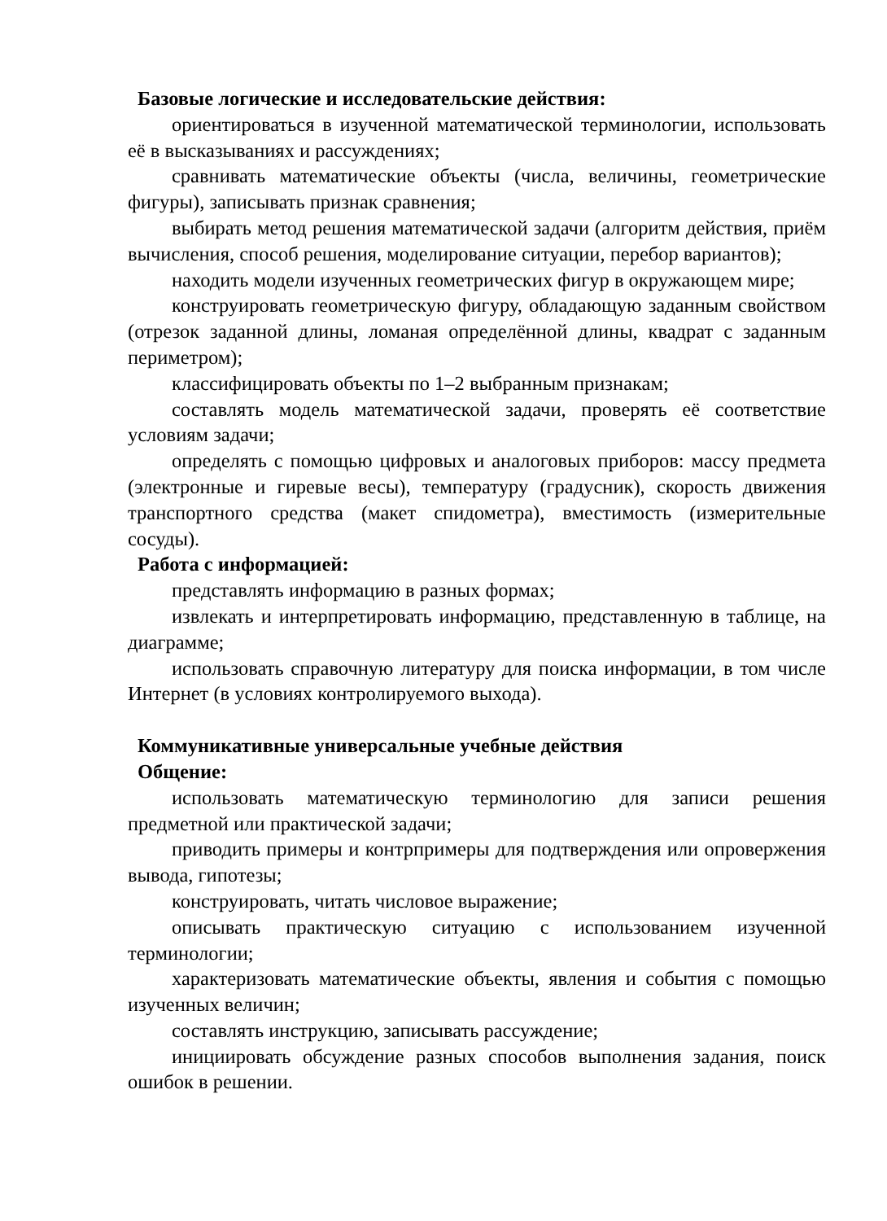Базовые логические и исследовательские действия:
ориентироваться в изученной математической терминологии, использовать её в высказываниях и рассуждениях;
сравнивать математические объекты (числа, величины, геометрические фигуры), записывать признак сравнения;
выбирать метод решения математической задачи (алгоритм действия, приём вычисления, способ решения, моделирование ситуации, перебор вариантов);
находить модели изученных геометрических фигур в окружающем мире;
конструировать геометрическую фигуру, обладающую заданным свойством (отрезок заданной длины, ломаная определённой длины, квадрат с заданным периметром);
классифицировать объекты по 1–2 выбранным признакам;
составлять модель математической задачи, проверять её соответствие условиям задачи;
определять с помощью цифровых и аналоговых приборов: массу предмета (электронные и гиревые весы), температуру (градусник), скорость движения транспортного средства (макет спидометра), вместимость (измерительные сосуды).
Работа с информацией:
представлять информацию в разных формах;
извлекать и интерпретировать информацию, представленную в таблице, на диаграмме;
использовать справочную литературу для поиска информации, в том числе Интернет (в условиях контролируемого выхода).
Коммуникативные универсальные учебные действия
Общение:
использовать математическую терминологию для записи решения предметной или практической задачи;
приводить примеры и контрпримеры для подтверждения или опровержения вывода, гипотезы;
конструировать, читать числовое выражение;
описывать практическую ситуацию с использованием изученной терминологии;
характеризовать математические объекты, явления и события с помощью изученных величин;
составлять инструкцию, записывать рассуждение;
инициировать обсуждение разных способов выполнения задания, поиск ошибок в решении.